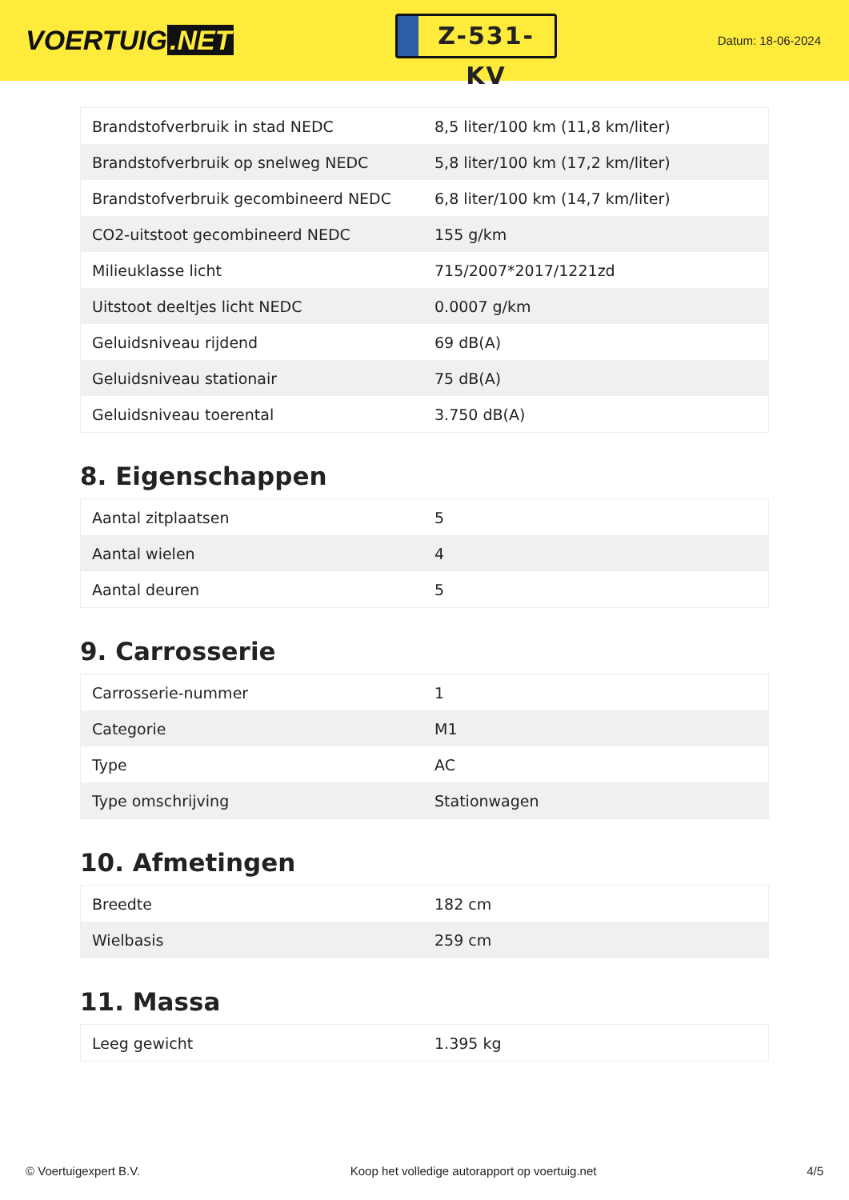VOERTUIG.NET
Z-531-KV
Datum: 18-06-2024
| Brandstofverbruik in stad NEDC | 8,5 liter/100 km (11,8 km/liter) |
| Brandstofverbruik op snelweg NEDC | 5,8 liter/100 km (17,2 km/liter) |
| Brandstofverbruik gecombineerd NEDC | 6,8 liter/100 km (14,7 km/liter) |
| CO2-uitstoot gecombineerd NEDC | 155 g/km |
| Milieuklasse licht | 715/2007*2017/1221zd |
| Uitstoot deeltjes licht NEDC | 0.0007 g/km |
| Geluidsniveau rijdend | 69 dB(A) |
| Geluidsniveau stationair | 75 dB(A) |
| Geluidsniveau toerental | 3.750 dB(A) |
8. Eigenschappen
| Aantal zitplaatsen | 5 |
| Aantal wielen | 4 |
| Aantal deuren | 5 |
9. Carrosserie
| Carrosserie-nummer | 1 |
| Categorie | M1 |
| Type | AC |
| Type omschrijving | Stationwagen |
10. Afmetingen
| Breedte | 182 cm |
| Wielbasis | 259 cm |
11. Massa
| Leeg gewicht | 1.395 kg |
© Voertuigexpert B.V. Koop het volledige autorapport op voertuig.net 4/5